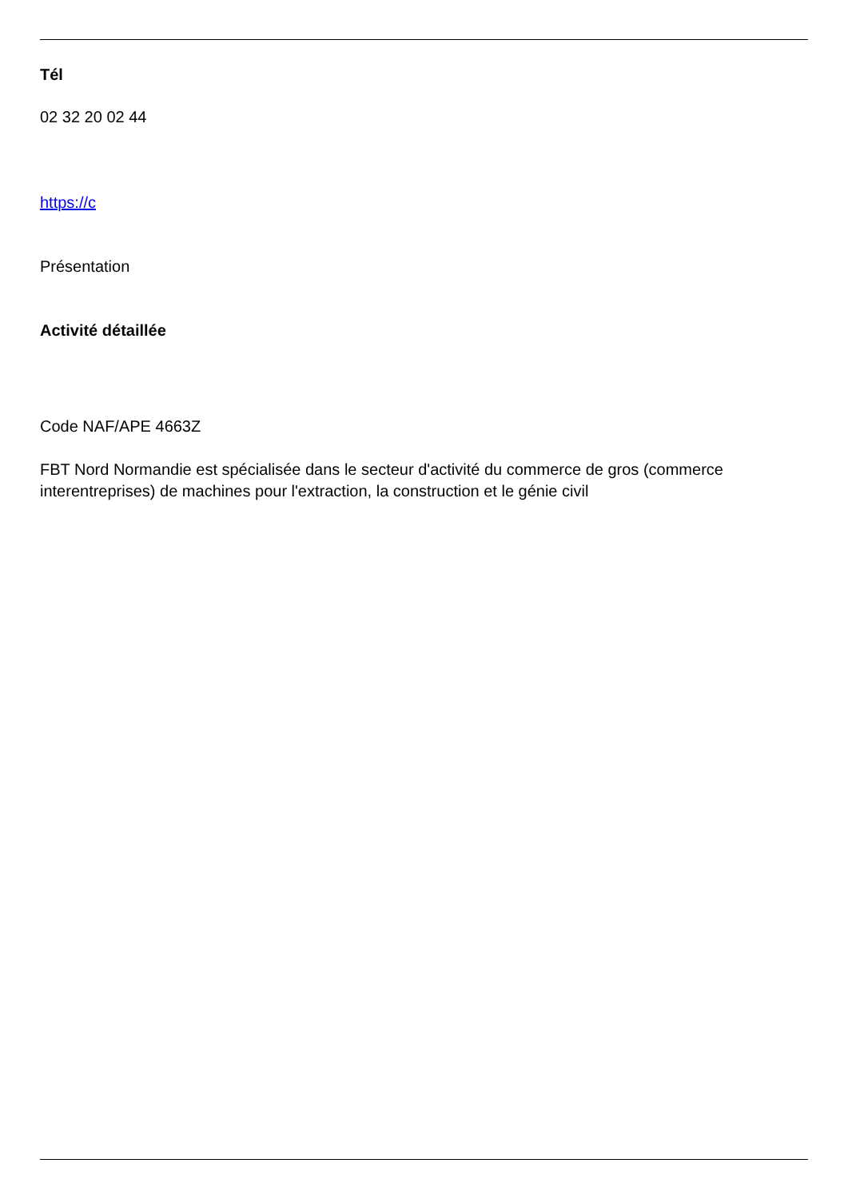Tél
02 32 20 02 44
https://c
Présentation
Activité détaillée
Code NAF/APE 4663Z
FBT Nord Normandie est spécialisée dans le secteur d'activité du commerce de gros (commerce interentreprises) de machines pour l'extraction, la construction et le génie civil